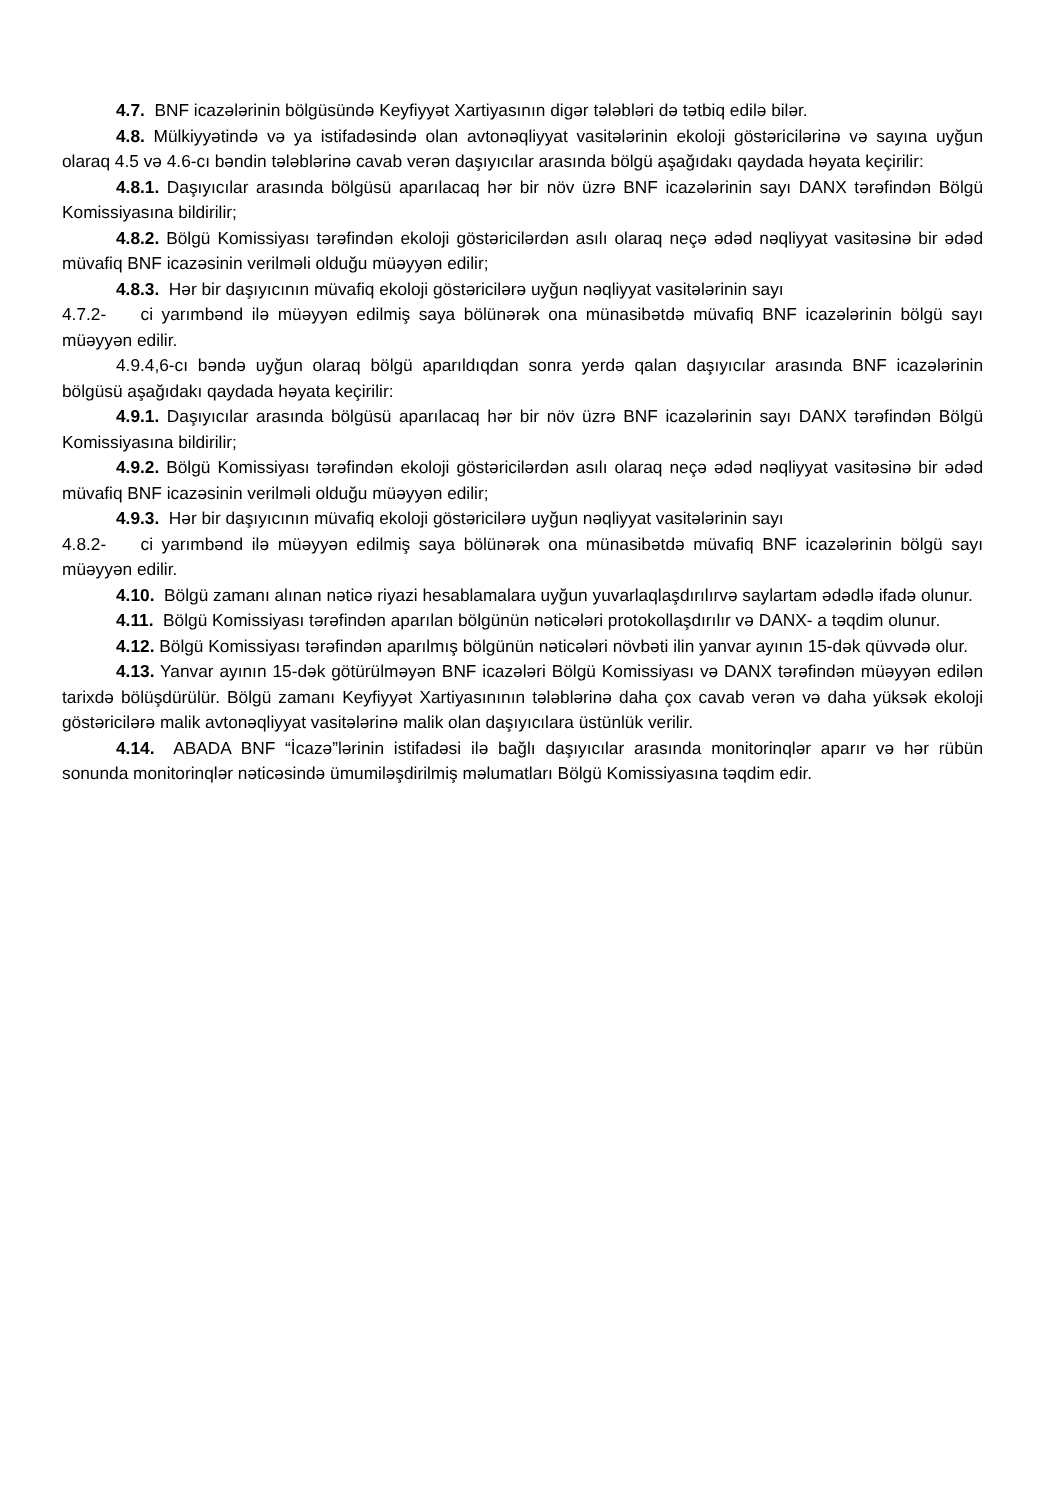4.7. BNF icazələrinin bölgüsündə Keyfiyyət Xartiyasının digər tələbləri də tətbiq edilə bilər.
4.8. Mülkiyyətində və ya istifadəsində olan avtonəqliyyat vasitələrinin ekoloji göstəricilərinə və sayına uyğun olaraq 4.5 və 4.6-cı bəndin tələblərinə cavab verən daşıyıcılar arasında bölgü aşağıdakı qaydada həyata keçirilir:
4.8.1. Daşıyıcılar arasında bölgüsü aparılacaq hər bir növ üzrə BNF icazələrinin sayı DANX tərəfindən Bölgü Komissiyasına bildirilir;
4.8.2. Bölgü Komissiyası tərəfindən ekoloji göstəricilərdən asılı olaraq neçə ədəd nəqliyyat vasitəsinə bir ədəd müvafiq BNF icazəsinin verilməli olduğu müəyyən edilir;
4.8.3. Hər bir daşıyıcının müvafiq ekoloji göstəricilərə uyğun nəqliyyat vasitələrinin sayı
4.7.2- ci yarımbənd ilə müəyyən edilmiş saya bölünərək ona münasibətdə müvafiq BNF icazələrinin bölgü sayı müəyyən edilir.
4.9.4,6-cı bəndə uyğun olaraq bölgü aparıldıqdan sonra yerdə qalan daşıyıcılar arasında BNF icazələrinin bölgüsü aşağıdakı qaydada həyata keçirilir:
4.9.1. Daşıyıcılar arasında bölgüsü aparılacaq hər bir növ üzrə BNF icazələrinin sayı DANX tərəfindən Bölgü Komissiyasına bildirilir;
4.9.2. Bölgü Komissiyası tərəfindən ekoloji göstəricilərdən asılı olaraq neçə ədəd nəqliyyat vasitəsinə bir ədəd müvafiq BNF icazəsinin verilməli olduğu müəyyən edilir;
4.9.3. Hər bir daşıyıcının müvafiq ekoloji göstəricilərə uyğun nəqliyyat vasitələrinin sayı
4.8.2- ci yarımbənd ilə müəyyən edilmiş saya bölünərək ona münasibətdə müvafiq BNF icazələrinin bölgü sayı müəyyən edilir.
4.10. Bölgü zamanı alınan nəticə riyazi hesablamalara uyğun yuvarlaqlaşdırılırvə saylartam ədədlə ifadə olunur.
4.11. Bölgü Komissiyası tərəfindən aparılan bölgünün nəticələri protokollaşdırılır və DANX- a təqdim olunur.
4.12. Bölgü Komissiyası tərəfindən aparılmış bölgünün nəticələri növbəti ilin yanvar ayının 15-dək qüvvədə olur.
4.13. Yanvar ayının 15-dək götürülməyən BNF icazələri Bölgü Komissiyası və DANX tərəfindən müəyyən edilən tarixdə bölüşdürülür. Bölgü zamanı Keyfiyyət Xartiyasınının tələblərinə daha çox cavab verən və daha yüksək ekoloji göstəricilərə malik avtonəqliyyat vasitələrinə malik olan daşıyıcılara üstünlük verilir.
4.14. ABADA BNF “İcazə”lərinin istifadəsi ilə bağlı daşıyıcılar arasında monitorinqlər aparır və hər rübün sonunda monitorinqlər nəticəsində ümumiləşdirilmiş məlumatları Bölgü Komissiyasına təqdim edir.